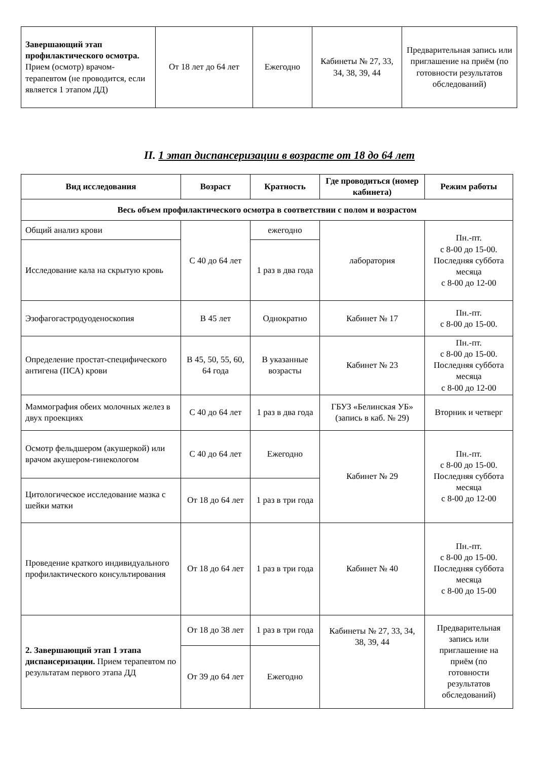| Завершающий этап профилактического осмотра. Прием (осмотр) врачом-терапевтом (не проводится, если является 1 этапом ДД) | От 18 лет до 64 лет | Ежегодно | Кабинеты № 27, 33, 34, 38, 39, 44 | Предварительная запись или приглашение на приём (по готовности результатов обследований) |
II. 1 этап диспансеризации в возрасте от 18 до 64 лет
| Вид исследования | Возраст | Кратность | Где проводиться (номер кабинета) | Режим работы |
| --- | --- | --- | --- | --- |
| Весь объем профилактического осмотра в соответствии с полом и возрастом | | | | |
| Общий анализ крови | С 40 до 64 лет | ежегодно | лаборатория | Пн.-пт. с 8-00 до 15-00. Последняя суббота месяца с 8-00 до 12-00 |
| Исследование кала на скрытую кровь | | 1 раз в два года | | |
| Эзофагогастродуоденоскопия | В 45 лет | Однократно | Кабинет № 17 | Пн.-пт. с 8-00 до 15-00. |
| Определение простат-специфического антигена (ПСА) крови | В 45, 50, 55, 60, 64 года | В указанные возрасты | Кабинет № 23 | Пн.-пт. с 8-00 до 15-00. Последняя суббота месяца с 8-00 до 12-00 |
| Маммография обеих молочных желез в двух проекциях | С 40 до 64 лет | 1 раз в два года | ГБУЗ «Белинская УБ» (запись в каб. № 29) | Вторник и четверг |
| Осмотр фельдшером (акушеркой) или врачом акушером-гинекологом | С 40 до 64 лет | Ежегодно | Кабинет № 29 | Пн.-пт. с 8-00 до 15-00. Последняя суббота месяца с 8-00 до 12-00 |
| Цитологическое исследование мазка с шейки матки | От 18 до 64 лет | 1 раз в три года | | |
| Проведение краткого индивидуального профилактического консультирования | От 18 до 64 лет | 1 раз в три года | Кабинет № 40 | Пн.-пт. с 8-00 до 15-00. Последняя суббота месяца с 8-00 до 15-00 |
| 2. Завершающий этап 1 этапа диспансеризации. Прием терапевтом по результатам первого этапа ДД | От 18 до 38 лет | 1 раз в три года | Кабинеты № 27, 33, 34, 38, 39, 44 | Предварительная запись или приглашение на приём (по готовности результатов обследований) |
| | От 39 до 64 лет | Ежегодно | | |